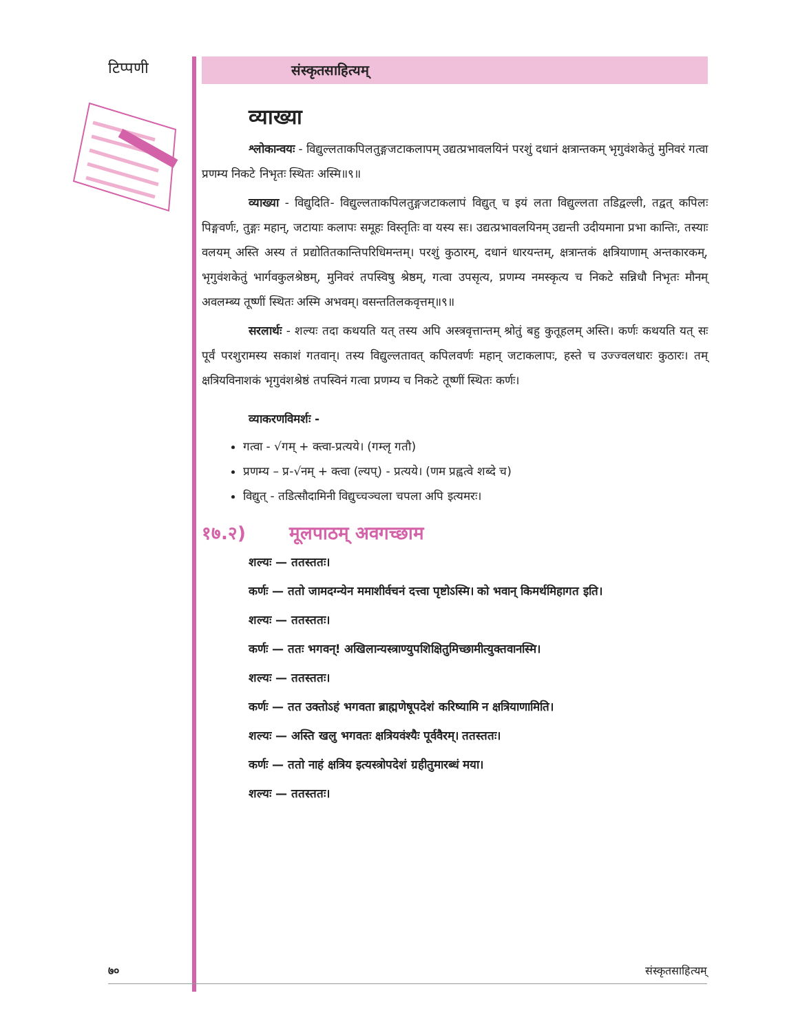टिप्पणी
संस्कृतसाहित्यम्
व्याख्या
श्लोकान्वयः - विद्युल्लताकपिलतुङ्गजटाकलापम् उद्यत्प्रभावलयिनं परशुं दधानं क्षत्रान्तकम् भृगुवंशकेतुं मुनिवरं गत्वा प्रणम्य निकटे निभृतः स्थितः अस्मि॥९॥
व्याख्या - विद्युदिति- विद्युल्लताकपिलतुङ्गजटाकलापं विद्युत् च इयं लता विद्युल्लता तडिद्वल्ली, तद्वत् कपिलः पिङ्गवर्णः, तुङ्गः महान्, जटायाः कलापः समूहः विस्तृतिः वा यस्य सः। उद्यत्प्रभावलयिनम् उद्यन्ती उदीयमाना प्रभा कान्तिः, तस्याः वलयम् अस्ति अस्य तं प्रद्योतितकान्तिपरिधिमन्तम्। परशुं कुठारम्, दधानं धारयन्तम्, क्षत्रान्तकं क्षत्रियाणाम् अन्तकारकम्, भृगुवंशकेतुं भार्गवकुलश्रेष्ठम्, मुनिवरं तपस्विषु श्रेष्ठम्, गत्वा उपसृत्य, प्रणम्य नमस्कृत्य च निकटे सन्निधौ निभृतः मौनम् अवलम्ब्य तूष्णीं स्थितः अस्मि अभवम्। वसन्ततिलकवृत्तम्॥९॥
सरलार्थः - शल्यः तदा कथयति यत् तस्य अपि अस्त्रवृत्तान्तम् श्रोतुं बहु कुतूहलम् अस्ति। कर्णः कथयति यत् सः पूर्वं परशुरामस्य सकाशं गतवान्। तस्य विद्युल्लतावत् कपिलवर्णः महान् जटाकलापः, हस्ते च उज्ज्वलधारः कुठारः। तम् क्षत्रियविनाशकं भृगुवंशश्रेष्ठं तपस्विनं गत्वा प्रणम्य च निकटे तूष्णीं स्थितः कर्णः।
व्याकरणविमर्शः -
गत्वा - √गम् + क्त्वा-प्रत्यये। (गम्लृ गतौ)
प्रणम्य – प्र-√नम् + क्त्वा (ल्यप्) - प्रत्यये। (णम प्रह्वत्वे शब्दे च)
विद्युत् - तडित्सौदामिनी विद्युच्चञ्चला चपला अपि इत्यमरः।
१७.२) मूलपाठम् अवगच्छाम
शल्यः — ततस्ततः।
कर्णः — ततो जामदग्न्येन ममाशीर्वचनं दत्त्वा पृष्टोऽस्मि। को भवान् किमर्थमिहागत इति।
शल्यः — ततस्ततः।
कर्णः — ततः भगवन्! अखिलान्यस्त्राण्युपशिक्षितुमिच्छामीत्युक्तवानस्मि।
शल्यः — ततस्ततः।
कर्णः — तत उक्तोऽहं भगवता ब्राह्मणेषूपदेशं करिष्यामि न क्षत्रियाणामिति।
शल्यः — अस्ति खलु भगवतः क्षत्रियवंश्यैः पूर्ववैरम्। ततस्ततः।
कर्णः — ततो नाहं क्षत्रिय इत्यस्त्रोपदेशं ग्रहीतुमारब्धं मया।
शल्यः — ततस्ततः।
७० संस्कृतसाहित्यम्